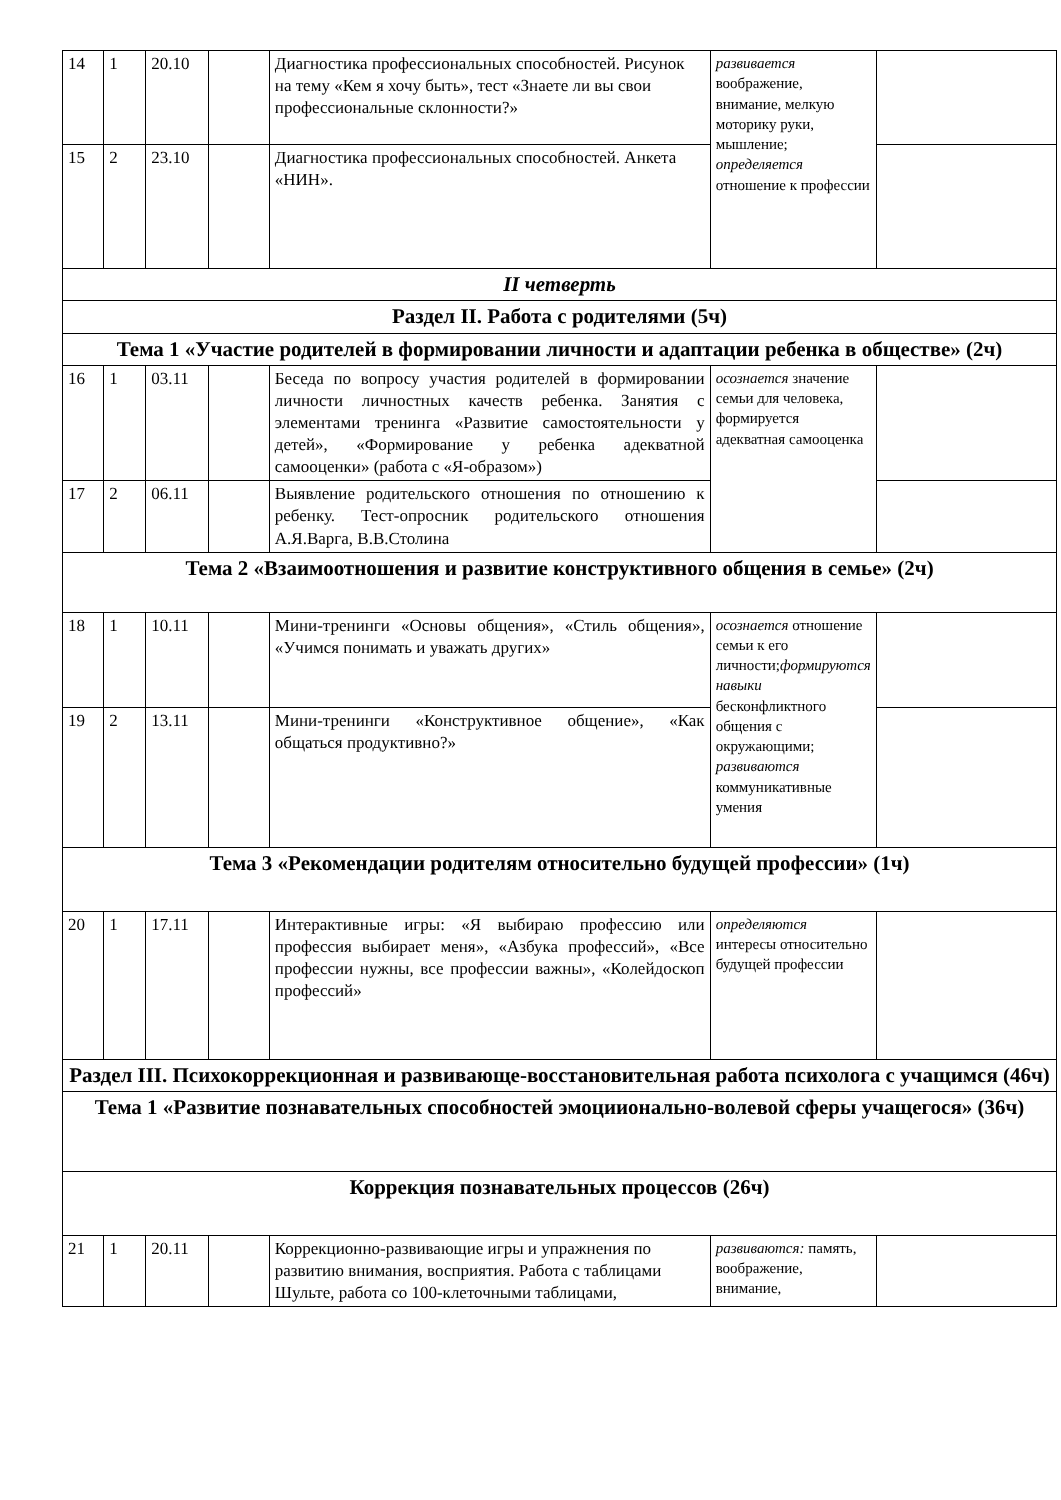| 14 | 1 | 20.10 | | Диагностика профессиональных способностей. Рисунок на тему «Кем я хочу быть», тест «Знаете ли вы свои профессиональные склонности?» | развивается воображение, внимание, мелкую моторику руки, мышление; определяется отношение к профессии | |
| 15 | 2 | 23.10 | | Диагностика профессиональных способностей. Анкета «НИН». | | |
| II четверть | | | | | | |
| Раздел II. Работа с родителями (5ч) | | | | | | |
| Тема 1 «Участие родителей в формировании личности и адаптации ребенка в обществе» (2ч) | | | | | | |
| 16 | 1 | 03.11 | | Беседа по вопросу участия родителей в формировании личности личностных качеств ребенка. Занятия с элементами тренинга «Развитие самостоятельности у детей», «Формирование у ребенка адекватной самооценки» (работа с «Я-образом») | осознается значение семьи для человека, формируется адекватная самооценка | |
| 17 | 2 | 06.11 | | Выявление родительского отношения по отношению к ребенку. Тест-опросник родительского отношения А.Я.Варга, В.В.Столина | | |
| Тема 2 «Взаимоотношения и развитие конструктивного общения в семье» (2ч) | | | | | | |
| 18 | 1 | 10.11 | | Мини-тренинги «Основы общения», «Стиль общения», «Учимся понимать и уважать других» | осознается отношение семьи к его личности; формируются навыки бесконфликтного общения с окружающими; развиваются коммуникативные умения | |
| 19 | 2 | 13.11 | | Мини-тренинги «Конструктивное общение», «Как общаться продуктивно?» | | |
| Тема 3 «Рекомендации родителям относительно будущей профессии» (1ч) | | | | | | |
| 20 | 1 | 17.11 | | Интерактивные игры: «Я выбираю профессию или профессия выбирает меня», «Азбука профессий», «Все профессии нужны, все профессии важны», «Колейдоскоп профессий» | определяются интересы относительно будущей профессии | |
| Раздел III. Психокоррекционная и развивающе-восстановительная работа психолога с учащимся (46ч) | | | | | | |
| Тема 1 «Развитие познавательных способностей эмоциионально-волевой сферы учащегося» (36ч) | | | | | | |
| Коррекция познавательных процессов (26ч) | | | | | | |
| 21 | 1 | 20.11 | | Коррекционно-развивающие игры и упражнения по развитию внимания, восприятия. Работа с таблицами Шульте, работа со 100-клеточными таблицами, | развиваются: память, воображение, внимание, | |